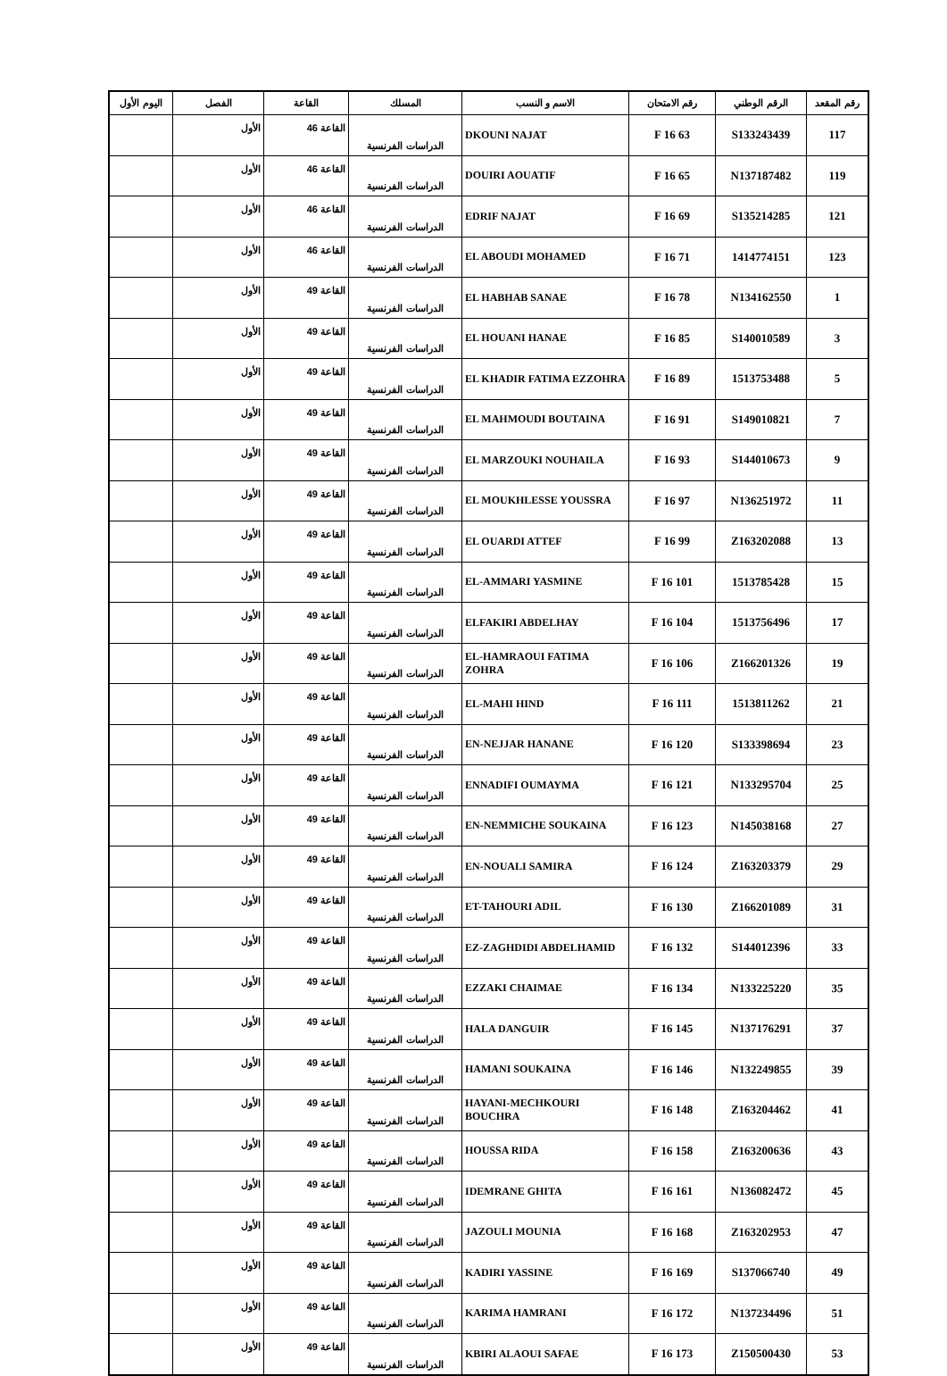| رقم المقعد | الرقم الوطني | رقم الامتحان | الاسم و النسب | المسلك | القاعة | الفصل | اليوم الأول |
| --- | --- | --- | --- | --- | --- | --- | --- |
| 117 | S133243439 | 63 F 16 | DKOUNI NAJAT | الدراسات الفرنسية | القاعة 46 | الأول | |
| 119 | N137187482 | 65 F 16 | DOUIRI AOUATIF | الدراسات الفرنسية | القاعة 46 | الأول | |
| 121 | S135214285 | 69 F 16 | EDRIF NAJAT | الدراسات الفرنسية | القاعة 46 | الأول | |
| 123 | 1414774151 | 71 F 16 | EL ABOUDI MOHAMED | الدراسات الفرنسية | القاعة 46 | الأول | |
| 1 | N134162550 | 78 F 16 | EL HABHAB SANAE | الدراسات الفرنسية | القاعة 49 | الأول | |
| 3 | S140010589 | 85 F 16 | EL HOUANI HANAE | الدراسات الفرنسية | القاعة 49 | الأول | |
| 5 | 1513753488 | 89 F 16 | EL KHADIR FATIMA EZZOHRA | الدراسات الفرنسية | القاعة 49 | الأول | |
| 7 | S149010821 | 91 F 16 | EL MAHMOUDI BOUTAINA | الدراسات الفرنسية | القاعة 49 | الأول | |
| 9 | S144010673 | 93 F 16 | EL MARZOUKI NOUHAILA | الدراسات الفرنسية | القاعة 49 | الأول | |
| 11 | N136251972 | 97 F 16 | EL MOUKHLESSE YOUSSRA | الدراسات الفرنسية | القاعة 49 | الأول | |
| 13 | Z163202088 | 99 F 16 | EL OUARDI ATTEF | الدراسات الفرنسية | القاعة 49 | الأول | |
| 15 | 1513785428 | 101 F 16 | EL-AMMARI YASMINE | الدراسات الفرنسية | القاعة 49 | الأول | |
| 17 | 1513756496 | 104 F 16 | ELFAKIRI ABDELHAY | الدراسات الفرنسية | القاعة 49 | الأول | |
| 19 | Z166201326 | 106 F 16 | EL-HAMRAOUI FATIMA ZOHRA | الدراسات الفرنسية | القاعة 49 | الأول | |
| 21 | 1513811262 | 111 F 16 | EL-MAHI HIND | الدراسات الفرنسية | القاعة 49 | الأول | |
| 23 | S133398694 | 120 F 16 | EN-NEJJAR HANANE | الدراسات الفرنسية | القاعة 49 | الأول | |
| 25 | N133295704 | 121 F 16 | ENNADIFI OUMAYMA | الدراسات الفرنسية | القاعة 49 | الأول | |
| 27 | N145038168 | 123 F 16 | EN-NEMMICHE SOUKAINA | الدراسات الفرنسية | القاعة 49 | الأول | |
| 29 | Z163203379 | 124 F 16 | EN-NOUALI SAMIRA | الدراسات الفرنسية | القاعة 49 | الأول | |
| 31 | Z166201089 | 130 F 16 | ET-TAHOURI ADIL | الدراسات الفرنسية | القاعة 49 | الأول | |
| 33 | S144012396 | 132 F 16 | EZ-ZAGHDIDI ABDELHAMID | الدراسات الفرنسية | القاعة 49 | الأول | |
| 35 | N133225220 | 134 F 16 | EZZAKI CHAIMAE | الدراسات الفرنسية | القاعة 49 | الأول | |
| 37 | N137176291 | 145 F 16 | HALA DANGUIR | الدراسات الفرنسية | القاعة 49 | الأول | |
| 39 | N132249855 | 146 F 16 | HAMANI SOUKAINA | الدراسات الفرنسية | القاعة 49 | الأول | |
| 41 | Z163204462 | 148 F 16 | HAYANI-MECHKOURI BOUCHRA | الدراسات الفرنسية | القاعة 49 | الأول | |
| 43 | Z163200636 | 158 F 16 | HOUSSA RIDA | الدراسات الفرنسية | القاعة 49 | الأول | |
| 45 | N136082472 | 161 F 16 | IDEMRANE GHITA | الدراسات الفرنسية | القاعة 49 | الأول | |
| 47 | Z163202953 | 168 F 16 | JAZOULI MOUNIA | الدراسات الفرنسية | القاعة 49 | الأول | |
| 49 | S137066740 | 169 F 16 | KADIRI YASSINE | الدراسات الفرنسية | القاعة 49 | الأول | |
| 51 | N137234496 | 172 F 16 | KARIMA HAMRANI | الدراسات الفرنسية | القاعة 49 | الأول | |
| 53 | Z150500430 | 173 F 16 | KBIRI ALAOUI SAFAE | الدراسات الفرنسية | القاعة 49 | الأول | |